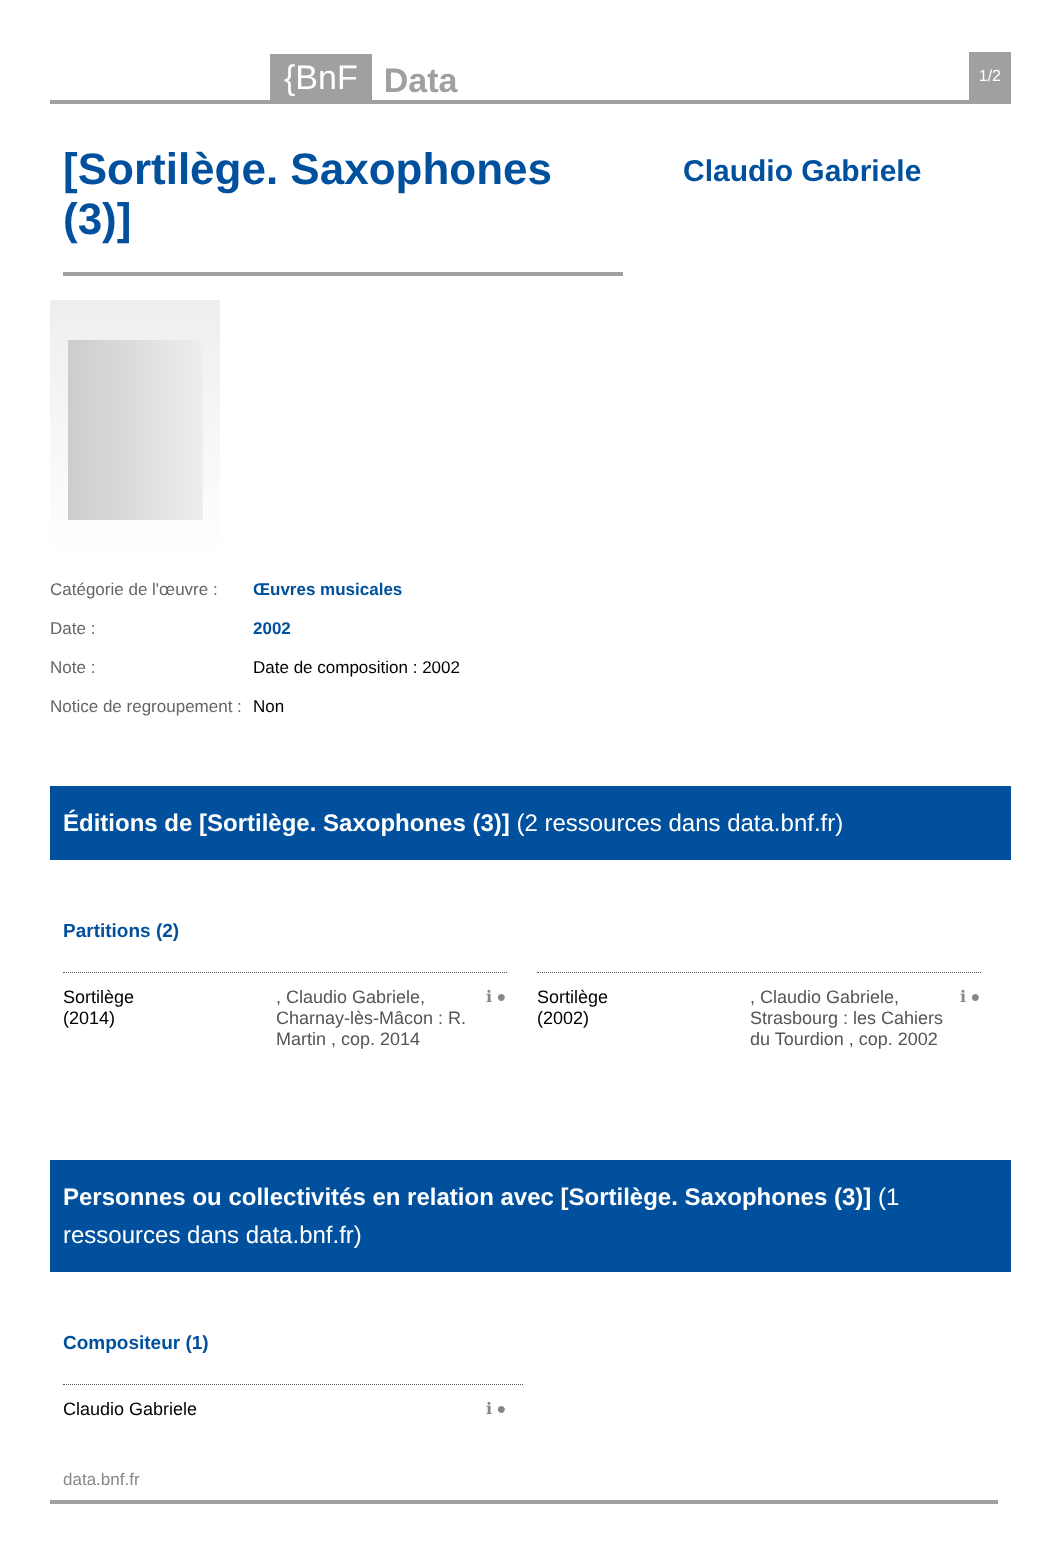{BnF
Data
1/2
[Sortilège. Saxophones (3)]
Claudio Gabriele
Catégorie de l'œuvre : Œuvres musicales
Date : 2002
Note : Date de composition : 2002
Notice de regroupement : Non
Éditions de [Sortilège. Saxophones (3)] (2 ressources dans data.bnf.fr)
Partitions (2)
Sortilège
(2014)
, Claudio Gabriele, Charnay-lès-Mâcon : R. Martin , cop. 2014
ℹ ●
Sortilège
(2002)
, Claudio Gabriele, Strasbourg : les Cahiers du Tourdion , cop. 2002
ℹ ●
Personnes ou collectivités en relation avec [Sortilège. Saxophones (3)] (1 ressources dans data.bnf.fr)
Compositeur (1)
Claudio Gabriele ℹ ●
data.bnf.fr